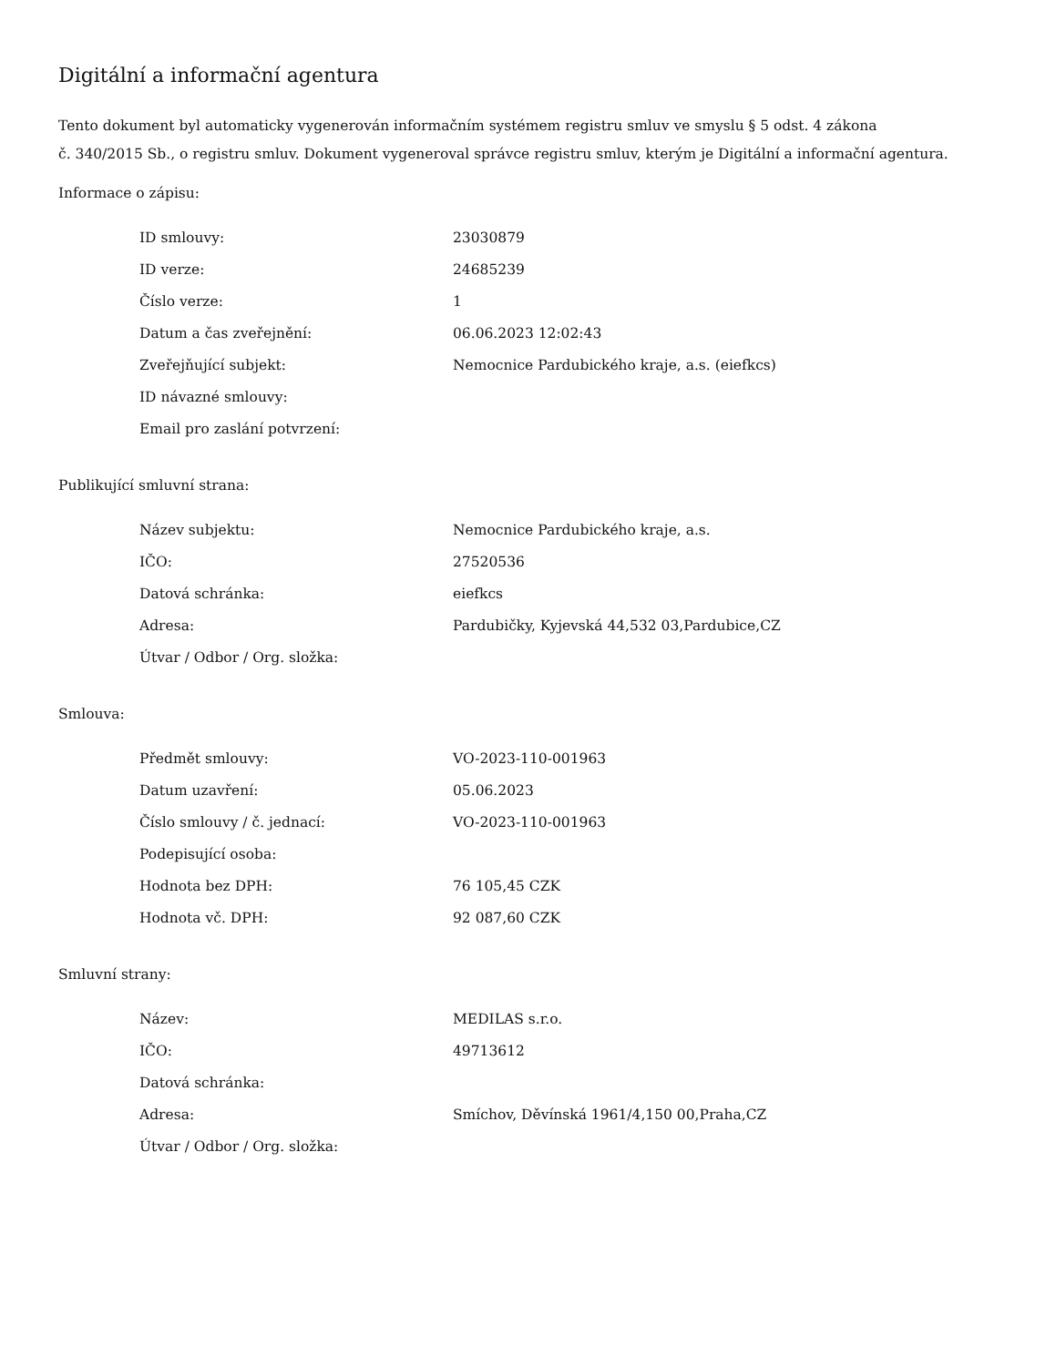Digitální a informační agentura
Tento dokument byl automaticky vygenerován informačním systémem registru smluv ve smyslu § 5 odst. 4 zákona
č. 340/2015 Sb., o registru smluv. Dokument vygeneroval správce registru smluv, kterým je Digitální a informační agentura.
Informace o zápisu:
| ID smlouvy: | 23030879 |
| ID verze: | 24685239 |
| Číslo verze: | 1 |
| Datum a čas zveřejnění: | 06.06.2023 12:02:43 |
| Zveřejňující subjekt: | Nemocnice Pardubického kraje, a.s. (eiefkcs) |
| ID návazné smlouvy: | |
| Email pro zaslání potvrzení: | |
Publikující smluvní strana:
| Název subjektu: | Nemocnice Pardubického kraje, a.s. |
| IČO: | 27520536 |
| Datová schránka: | eiefkcs |
| Adresa: | Pardubičky, Kyjevská 44,532 03,Pardubice,CZ |
| Útvar / Odbor / Org. složka: | |
Smlouva:
| Předmět smlouvy: | VO-2023-110-001963 |
| Datum uzavření: | 05.06.2023 |
| Číslo smlouvy / č. jednací: | VO-2023-110-001963 |
| Podepisující osoba: | |
| Hodnota bez DPH: | 76 105,45 CZK |
| Hodnota vč. DPH: | 92 087,60 CZK |
Smluvní strany:
| Název: | MEDILAS s.r.o. |
| IČO: | 49713612 |
| Datová schránka: | |
| Adresa: | Smíchov, Děvínská 1961/4,150 00,Praha,CZ |
| Útvar / Odbor / Org. složka: | |